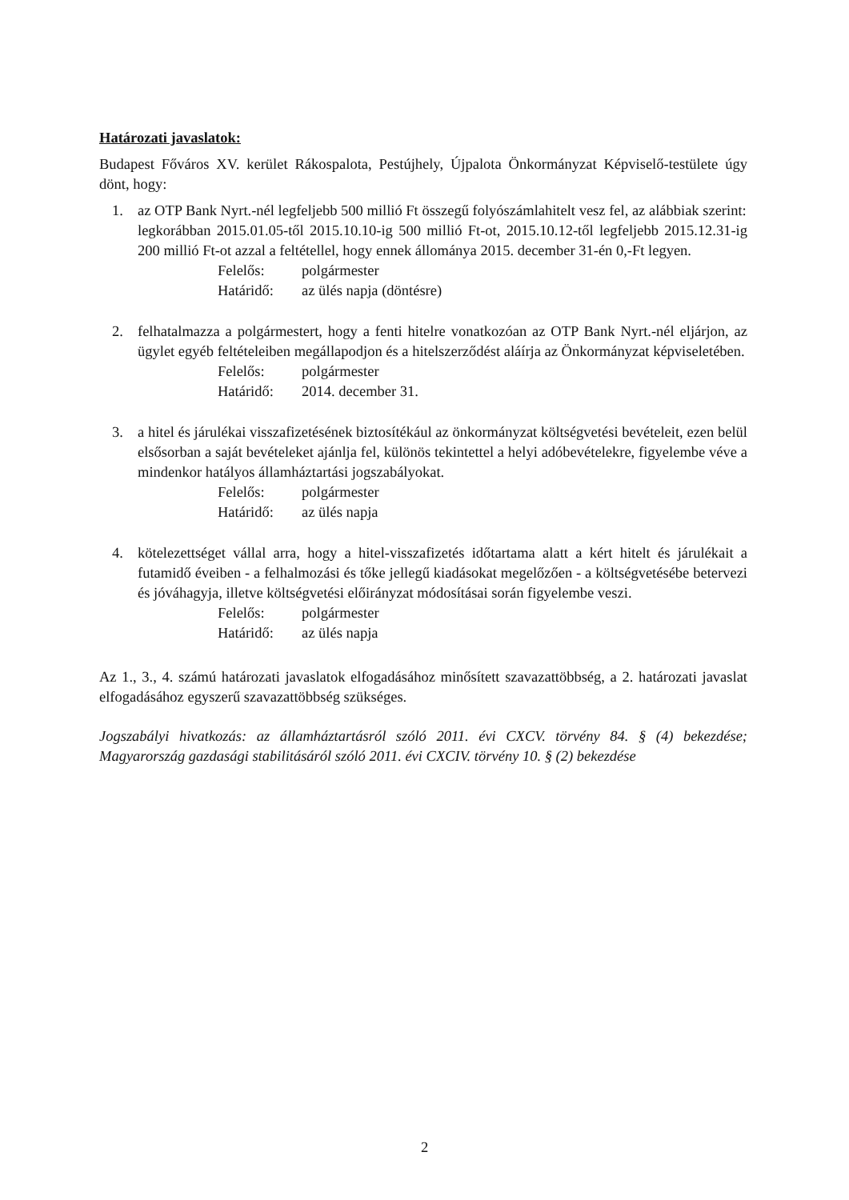Határozati javaslatok:
Budapest Főváros XV. kerület Rákospalota, Pestújhely, Újpalota Önkormányzat Képviselő-testülete úgy dönt, hogy:
1. az OTP Bank Nyrt.-nél legfeljebb 500 millió Ft összegű folyószámlahitelt vesz fel, az alábbiak szerint:
legkorábban 2015.01.05-től 2015.10.10-ig 500 millió Ft-ot, 2015.10.12-től legfeljebb 2015.12.31-ig 200 millió Ft-ot azzal a feltétellel, hogy ennek állománya 2015. december 31-én 0,-Ft legyen.
Felelős: polgármester Határidő: az ülés napja (döntésre)
2. felhatalmazza a polgármestert, hogy a fenti hitelre vonatkozóan az OTP Bank Nyrt.-nél eljárjon, az ügylet egyéb feltételeiben megállapodjon és a hitelszerződést aláírja az Önkormányzat képviseletében.
Felelős: polgármester Határidő: 2014. december 31.
3. a hitel és járulékai visszafizetésének biztosítékául az önkormányzat költségvetési bevételeit, ezen belül elsősorban a saját bevételeket ajánlja fel, különös tekintettel a helyi adóbevételekre, figyelembe véve a mindenkor hatályos államháztartási jogszabályokat.
Felelős: polgármester Határidő: az ülés napja
4. kötelezettséget vállal arra, hogy a hitel-visszafizetés időtartama alatt a kért hitelt és járulékait a futamidő éveiben - a felhalmozási és tőke jellegű kiadásokat megelőzően - a költségvetésébe betervezi és jóváhagyja, illetve költségvetési előirányzat módosításai során figyelembe veszi.
Felelős: polgármester Határidő: az ülés napja
Az 1., 3., 4. számú határozati javaslatok elfogadásához minősített szavazattöbbség, a 2. határozati javaslat elfogadásához egyszerű szavazattöbbség szükséges.
Jogszabályi hivatkozás: az államháztartásról szóló 2011. évi CXCV. törvény 84. § (4) bekezdése; Magyarország gazdasági stabilitásáról szóló 2011. évi CXCIV. törvény 10. § (2) bekezdése
2